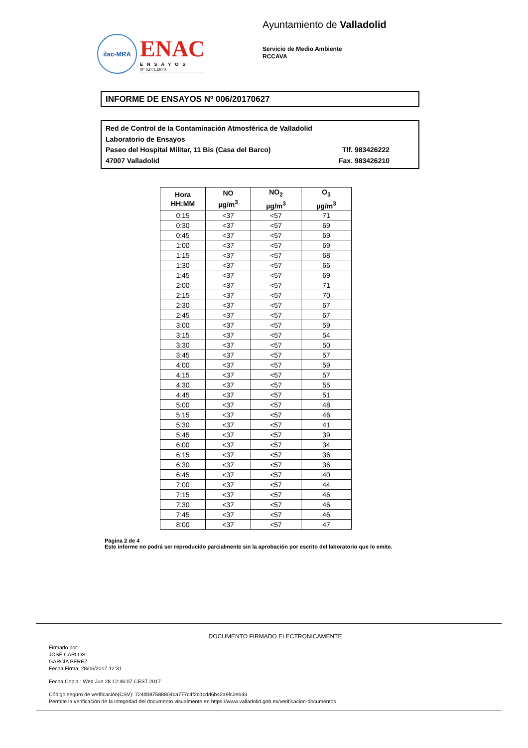ilac-MRA
ENAC
ENSAYOS
Nº 627/LE870
Ayuntamiento de Valladolid
Servicio de Medio Ambiente
RCCAVA
INFORME DE ENSAYOS Nº 006/20170627
Red de Control de la Contaminación Atmosférica de Valladolid
Laboratorio de Ensayos
Paseo del Hospital Militar, 11 Bis (Casa del Barco) Tlf. 983426222
47007 Valladolid Fax. 983426210
| Hora HH:MM | NO µg/m<sup>3</sup> | NO<sub>2</sub> µg/m<sup>3</sup> | O<sub>3</sub> µg/m<sup>3</sup> |
| --- | --- | --- | --- |
| 0:15 | <37 | <57 | 71 |
| 0:30 | <37 | <57 | 69 |
| 0:45 | <37 | <57 | 69 |
| 1:00 | <37 | <57 | 69 |
| 1:15 | <37 | <57 | 68 |
| 1:30 | <37 | <57 | 66 |
| 1:45 | <37 | <57 | 69 |
| 2:00 | <37 | <57 | 71 |
| 2:15 | <37 | <57 | 70 |
| 2:30 | <37 | <57 | 67 |
| 2:45 | <37 | <57 | 67 |
| 3:00 | <37 | <57 | 59 |
| 3:15 | <37 | <57 | 54 |
| 3:30 | <37 | <57 | 50 |
| 3:45 | <37 | <57 | 57 |
| 4:00 | <37 | <57 | 59 |
| 4:15 | <37 | <57 | 57 |
| 4:30 | <37 | <57 | 55 |
| 4:45 | <37 | <57 | 51 |
| 5:00 | <37 | <57 | 48 |
| 5:15 | <37 | <57 | 46 |
| 5:30 | <37 | <57 | 41 |
| 5:45 | <37 | <57 | 39 |
| 6:00 | <37 | <57 | 34 |
| 6:15 | <37 | <57 | 36 |
| 6:30 | <37 | <57 | 36 |
| 6:45 | <37 | <57 | 40 |
| 7:00 | <37 | <57 | 44 |
| 7:15 | <37 | <57 | 46 |
| 7:30 | <37 | <57 | 46 |
| 7:45 | <37 | <57 | 46 |
| 8:00 | <37 | <57 | 47 |
Página 2 de 4
Este informe no podrá ser reproducido parcialmente sin la aprobación por escrito del laboratorio que lo emite.
DOCUMENTO FIRMADO ELECTRONICAMENTE
Firmado por:
JOSÉ CARLOS
GARCÍA PÉREZ
Fecha Firma: 28/06/2017 12:31
Fecha Copia : Wed Jun 28 12:46:07 CEST 2017
Código seguro de verificación(CSV): 724d087588804ca777c4f2d1cdd6b42a9fc2e643
Permite la verificación de la integridad del documento visualmente en https://www.valladolid.gob.es/verificacion-documentos